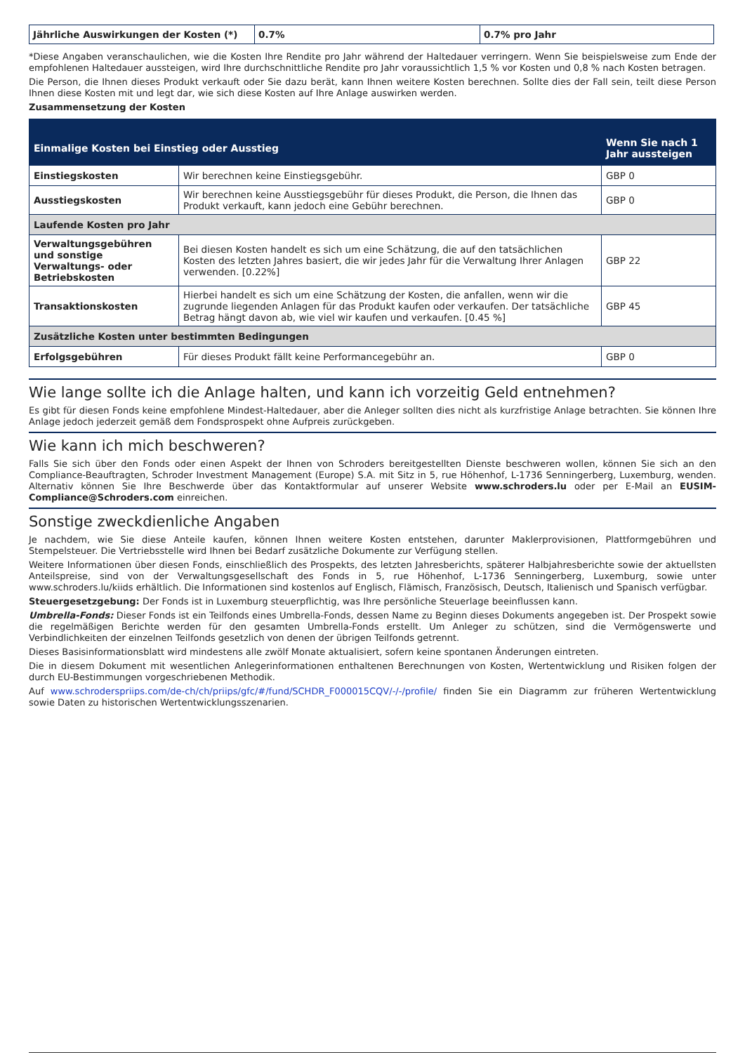| Jährliche Auswirkungen der Kosten (*) | 0.7% | 0.7% pro Jahr |
*Diese Angaben veranschaulichen, wie die Kosten Ihre Rendite pro Jahr während der Haltedauer verringern. Wenn Sie beispielsweise zum Ende der empfohlenen Haltedauer aussteigen, wird Ihre durchschnittliche Rendite pro Jahr voraussichtlich 1,5 % vor Kosten und 0,8 % nach Kosten betragen.
Die Person, die Ihnen dieses Produkt verkauft oder Sie dazu berät, kann Ihnen weitere Kosten berechnen. Sollte dies der Fall sein, teilt diese Person Ihnen diese Kosten mit und legt dar, wie sich diese Kosten auf Ihre Anlage auswirken werden.
Zusammensetzung der Kosten
| Einmalige Kosten bei Einstieg oder Ausstieg | | Wenn Sie nach 1 Jahr aussteigen |
| --- | --- | --- |
| Einstiegskosten | Wir berechnen keine Einstiegsgebühr. | GBP 0 |
| Ausstiegskosten | Wir berechnen keine Ausstiegsgebühr für dieses Produkt, die Person, die Ihnen das Produkt verkauft, kann jedoch eine Gebühr berechnen. | GBP 0 |
| Laufende Kosten pro Jahr | | |
| Verwaltungsgebühren und sonstige Verwaltungs- oder Betriebskosten | Bei diesen Kosten handelt es sich um eine Schätzung, die auf den tatsächlichen Kosten des letzten Jahres basiert, die wir jedes Jahr für die Verwaltung Ihrer Anlagen verwenden. [0.22%] | GBP 22 |
| Transaktionskosten | Hierbei handelt es sich um eine Schätzung der Kosten, die anfallen, wenn wir die zugrunde liegenden Anlagen für das Produkt kaufen oder verkaufen. Der tatsächliche Betrag hängt davon ab, wie viel wir kaufen und verkaufen. [0.45 %] | GBP 45 |
| Zusätzliche Kosten unter bestimmten Bedingungen | | |
| Erfolgsgebühren | Für dieses Produkt fällt keine Performancegebühr an. | GBP 0 |
Wie lange sollte ich die Anlage halten, und kann ich vorzeitig Geld entnehmen?
Es gibt für diesen Fonds keine empfohlene Mindest-Haltedauer, aber die Anleger sollten dies nicht als kurzfristige Anlage betrachten. Sie können Ihre Anlage jedoch jederzeit gemäß dem Fondsprospekt ohne Aufpreis zurückgeben.
Wie kann ich mich beschweren?
Falls Sie sich über den Fonds oder einen Aspekt der Ihnen von Schroders bereitgestellten Dienste beschweren wollen, können Sie sich an den Compliance-Beauftragten, Schroder Investment Management (Europe) S.A. mit Sitz in 5, rue Höhenhof, L-1736 Senningerberg, Luxemburg, wenden. Alternativ können Sie Ihre Beschwerde über das Kontaktformular auf unserer Website www.schroders.lu oder per E-Mail an EUSIM-Compliance@Schroders.com einreichen.
Sonstige zweckdienliche Angaben
Je nachdem, wie Sie diese Anteile kaufen, können Ihnen weitere Kosten entstehen, darunter Maklerprovisionen, Plattformgebühren und Stempelsteuer. Die Vertriebsstelle wird Ihnen bei Bedarf zusätzliche Dokumente zur Verfügung stellen.
Weitere Informationen über diesen Fonds, einschließlich des Prospekts, des letzten Jahresberichts, späterer Halbjahresberichte sowie der aktuellsten Anteilspreise, sind von der Verwaltungsgesellschaft des Fonds in 5, rue Höhenhof, L-1736 Senningerberg, Luxemburg, sowie unter www.schroders.lu/kiids erhältlich. Die Informationen sind kostenlos auf Englisch, Flämisch, Französisch, Deutsch, Italienisch und Spanisch verfügbar.
Steuergesetzgebung: Der Fonds ist in Luxemburg steuerpflichtig, was Ihre persönliche Steuerlage beeinflussen kann.
Umbrella-Fonds: Dieser Fonds ist ein Teilfonds eines Umbrella-Fonds, dessen Name zu Beginn dieses Dokuments angegeben ist. Der Prospekt sowie die regelmäßigen Berichte werden für den gesamten Umbrella-Fonds erstellt. Um Anleger zu schützen, sind die Vermögenswerte und Verbindlichkeiten der einzelnen Teilfonds gesetzlich von denen der übrigen Teilfonds getrennt.
Dieses Basisinformationsblatt wird mindestens alle zwölf Monate aktualisiert, sofern keine spontanen Änderungen eintreten.
Die in diesem Dokument mit wesentlichen Anlegerinformationen enthaltenen Berechnungen von Kosten, Wertentwicklung und Risiken folgen der durch EU-Bestimmungen vorgeschriebenen Methodik.
Auf www.schroderspriips.com/de-ch/ch/priips/gfc/#/fund/SCHDR_F000015CQV/-/-/profile/ finden Sie ein Diagramm zur früheren Wertentwicklung sowie Daten zu historischen Wertentwicklungsszenarien.